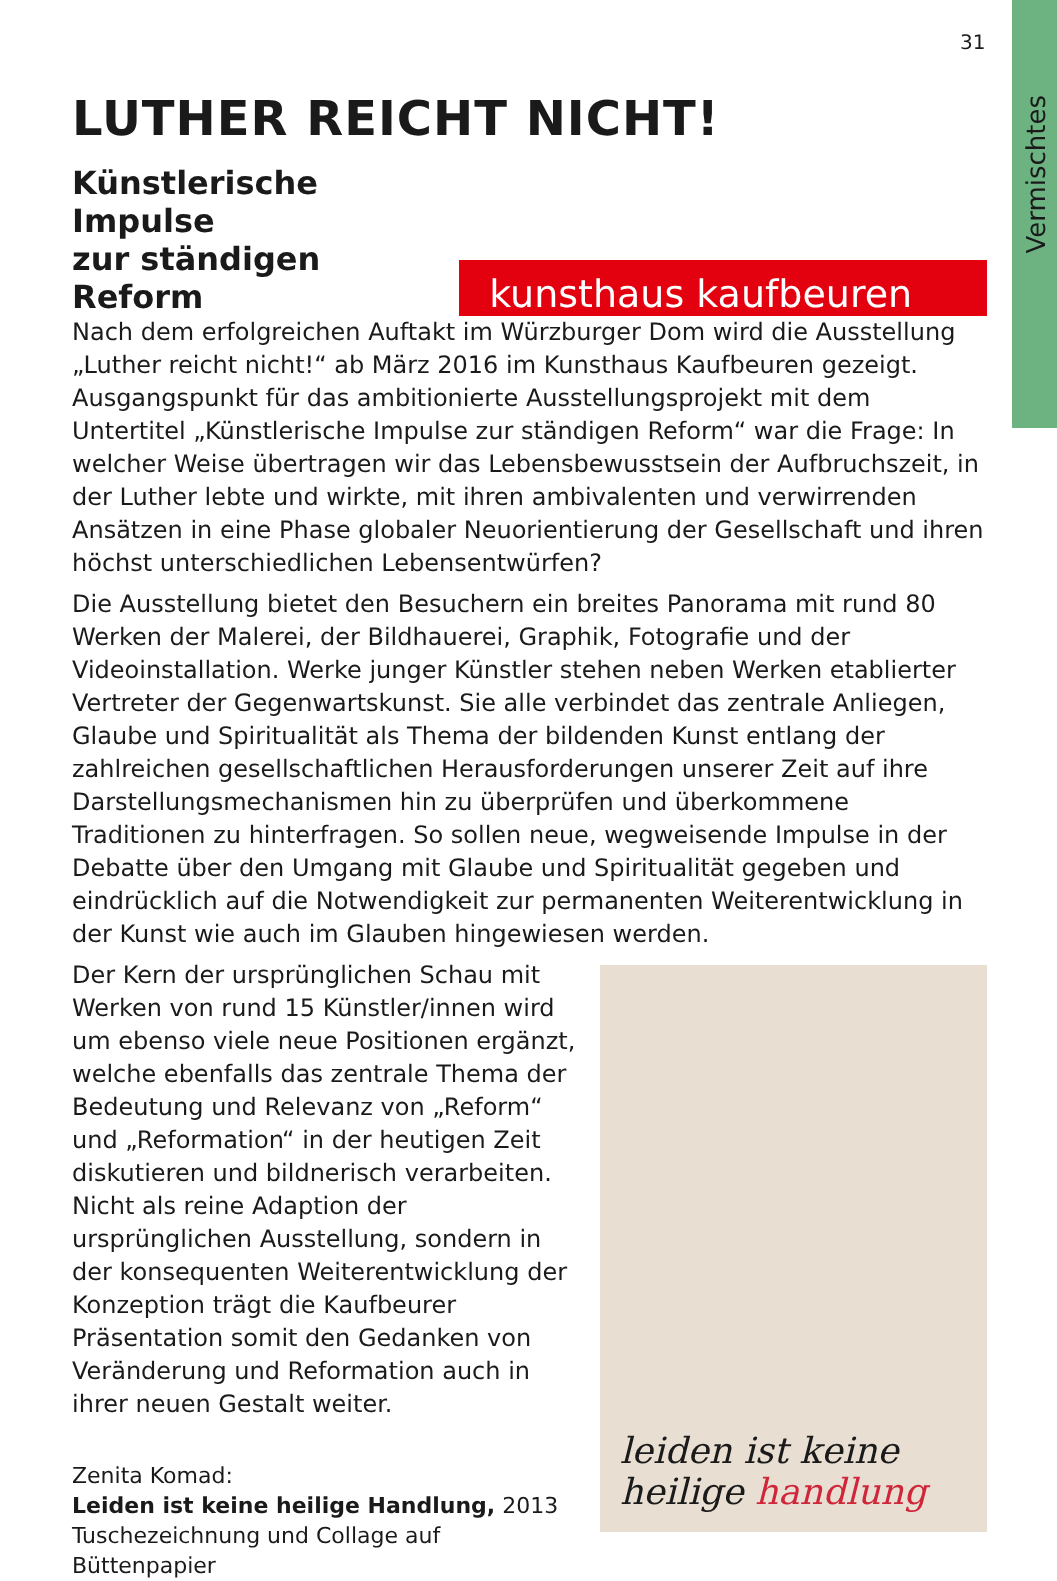Vermischtes
31
LUTHER REICHT NICHT!
Künstlerische Impulse
zur ständigen Reform
kunsthaus kaufbeuren
Nach dem erfolgreichen Auftakt im Würzburger Dom wird die Ausstellung „Luther reicht nicht!“ ab März 2016 im Kunsthaus Kaufbeuren gezeigt. Ausgangspunkt für das ambitionierte Ausstellungsprojekt mit dem Untertitel „Künstlerische Impulse zur ständigen Reform“ war die Frage: In welcher Weise übertragen wir das Lebensbewusstsein der Aufbruchszeit, in der Luther lebte und wirkte, mit ihren ambivalenten und verwirrenden Ansätzen in eine Phase globaler Neuorientierung der Gesellschaft und ihren höchst unterschiedlichen Lebensentwürfen?
Die Ausstellung bietet den Besuchern ein breites Panorama mit rund 80 Werken der Malerei, der Bildhauerei, Graphik, Fotografie und der Videoinstallation. Werke junger Künstler stehen neben Werken etablierter Vertreter der Gegenwartskunst. Sie alle verbindet das zentrale Anliegen, Glaube und Spiritualität als Thema der bildenden Kunst entlang der zahlreichen gesellschaftlichen Herausforderungen unserer Zeit auf ihre Darstellungsmechanismen hin zu überprüfen und überkommene Traditionen zu hinterfragen. So sollen neue, wegweisende Impulse in der Debatte über den Umgang mit Glaube und Spiritualität gegeben und eindrücklich auf die Notwendigkeit zur permanenten Weiterentwicklung in der Kunst wie auch im Glauben hingewiesen werden.
Der Kern der ursprünglichen Schau mit Werken von rund 15 Künstler/innen wird um ebenso viele neue Positionen ergänzt, welche ebenfalls das zentrale Thema der Bedeutung und Relevanz von „Reform“ und „Reformation“ in der heutigen Zeit diskutieren und bildnerisch verarbeiten. Nicht als reine Adaption der ursprünglichen Ausstellung, sondern in der konsequenten Weiterentwicklung der Konzeption trägt die Kaufbeurer Präsentation somit den Gedanken von Veränderung und Reformation auch in ihrer neuen Gestalt weiter.
Zenita Komad:
Leiden ist keine heilige Handlung, 2013
Tuschezeichnung und Collage auf Büttenpapier
leiden ist keine
heilige handlung